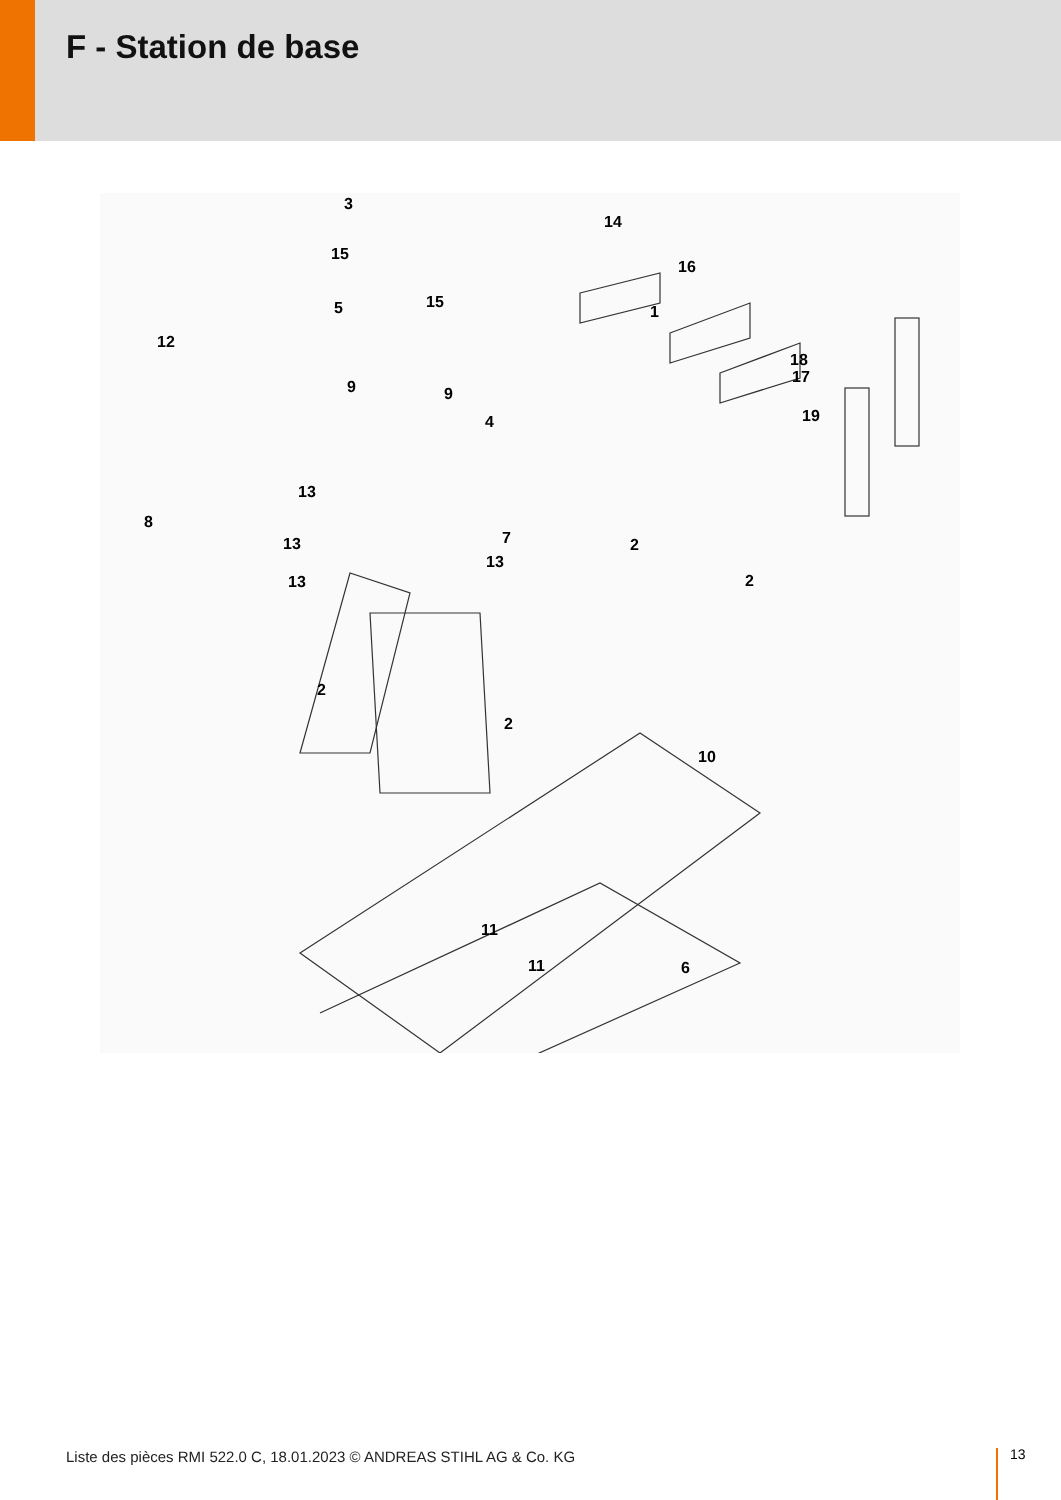F - Station de base
3
14
15
16
15 5 1
12
18
17
9 9
19 4
13
8
7 13 2
13
2 13
2
2
10
11
11 6
Liste des pièces RMI 522.0 C, 18.01.2023 © ANDREAS STIHL AG & Co. KG
13